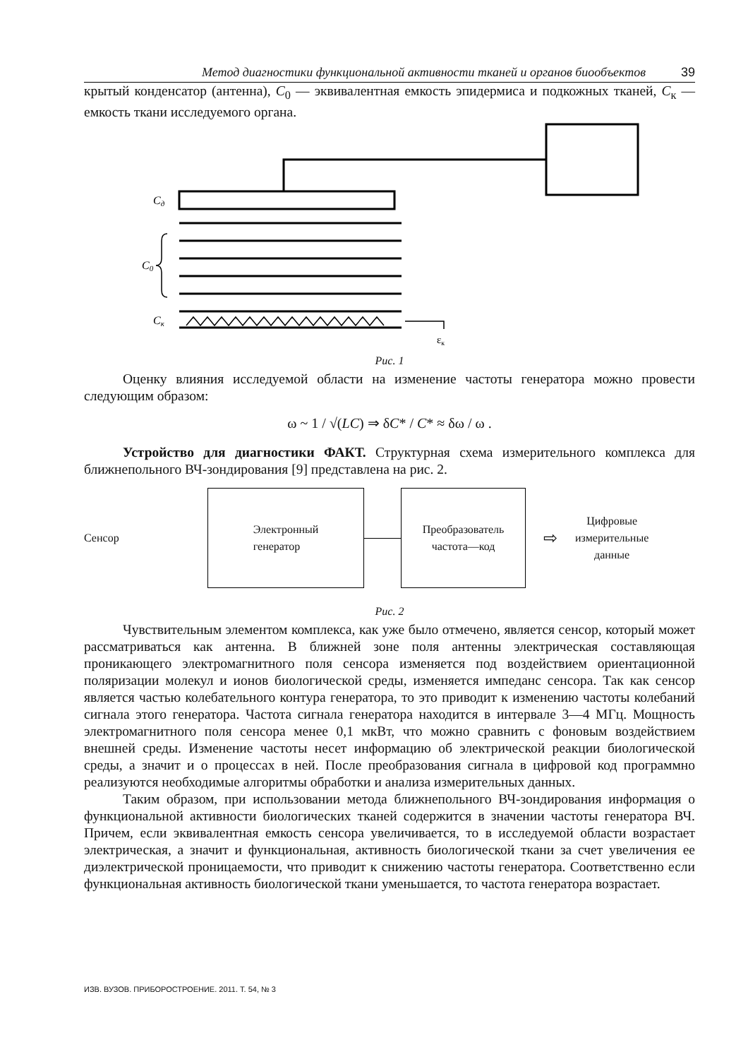Метод диагностики функциональной активности тканей и органов биообъектов 39
крытый конденсатор (антенна), C<sub>0</sub> — эквивалентная емкость эпидермиса и подкожных тканей, C<sub>к</sub> — емкость ткани исследуемого органа.
Cд
C0
Cк
εк
Рис. 1
Оценку влияния исследуемой области на изменение частоты генератора можно провести следующим образом:
ω ~ 1 / √(LC) ⇒ δC* / C* ≈ δω / ω .
Устройство для диагностики ФАКТ. Структурная схема измерительного комплекса для ближнепольного ВЧ-зондирования [9] представлена на рис. 2.
Сенсор
Электронный
генератор
Преобразователь
частота—код
⇨
Цифровые
измерительные
данные
Рис. 2
Чувствительным элементом комплекса, как уже было отмечено, является сенсор, который может рассматриваться как антенна. В ближней зоне поля антенны электрическая составляющая проникающего электромагнитного поля сенсора изменяется под воздействием ориентационной поляризации молекул и ионов биологической среды, изменяется импеданс сенсора. Так как сенсор является частью колебательного контура генератора, то это приводит к изменению частоты колебаний сигнала этого генератора. Частота сигнала генератора находится в интервале 3—4 МГц. Мощность электромагнитного поля сенсора менее 0,1 мкВт, что можно сравнить с фоновым воздействием внешней среды. Изменение частоты несет информацию об электрической реакции биологической среды, а значит и о процессах в ней. После преобразования сигнала в цифровой код программно реализуются необходимые алгоритмы обработки и анализа измерительных данных.
Таким образом, при использовании метода ближнепольного ВЧ-зондирования информация о функциональной активности биологических тканей содержится в значении частоты генератора ВЧ. Причем, если эквивалентная емкость сенсора увеличивается, то в исследуемой области возрастает электрическая, а значит и функциональная, активность биологической ткани за счет увеличения ее диэлектрической проницаемости, что приводит к снижению частоты генератора. Соответственно если функциональная активность биологической ткани уменьшается, то частота генератора возрастает.
ИЗВ. ВУЗОВ. ПРИБОРОСТРОЕНИЕ. 2011. Т. 54, № 3